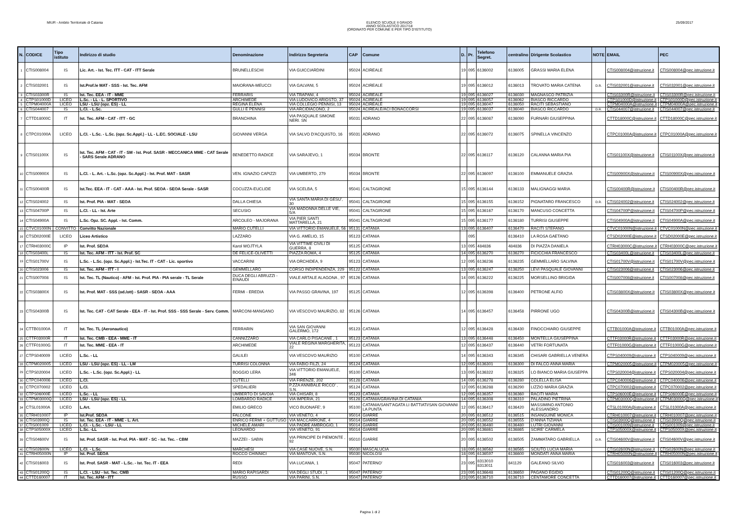MIUR - Ambito Territoriale di Catania
ELENCO SCUOLE II GRADO
ANNO SCOLASTICO 2017/18
(ORDINATO PER COMUNE E PER TIPO D'ISTITUTO)
25/09/2017
| N. | CODICE | Tipo istituto | Indirizzo di studio | Denominazione | Indirizzo Segreteria | CAP | Comune | D. | Pr. | Telefono Segret. | centralino | Dirigente Scolastico | NOTE | EMAIL | PEC |
| --- | --- | --- | --- | --- | --- | --- | --- | --- | --- | --- | --- | --- | --- | --- | --- |
| 1 | CTIS008004 | IS | Lic. Art. - Ist. Tec. ITT - CAT - ITT Serale | BRUNELLESCHI | VIA GUICCIARDINI | 95024 | ACIREALE | 19 | 095 | 6136002 | 6136005 | GRASSI MARIA ELENA | | CTIS008004@istruzione.it | CTIS008004@pec.istruzione.it |
| 2 | CTIS032001 | IS | Ist.Prof.le MAT - SSS - Ist. Tec. AFM | MAIORANA-MEUCCI | VIA GALVANI, 5 | 95024 | ACIREALE | 19 | 095 | 6136012 | 6136013 | TROVATO MARIA CATENA | D.R. | CTIS032001@istruzione.it | CTIS032001@pec.istruzione.it |
| 3 | CTIS03300R | IS | Ist. Tec. EEA - IT - MME | FERRARIS | VIA TRAPANI, 4 | 95024 | ACIREALE | 19 | 095 | 6136027 | 6136030 | MAGNASCO PATRIZIA | | CTIS03300R@istruzione.it | CTIS03300R@pec.istruzione.it |
| 4 | CTPS01000D | LICEO | L.Sc. - LL - L. SPORTIVO | ARCHIMEDE | VIA LUDOVICO ARIOSTO, 37 | 95024 | ACIREALE | 19 | 095 | 6136057 | 6136062 | BIASCO RICCARDO | | CTPS01000D@istruzione.it | CTPS01000D@pec.istruzione.it |
| 5 | CTPM04000A | LICEO | LSU - LSU (opz. ES) - LL | REGINA ELENA | VIA COLLEGIO PENNISI, 13 | 95024 | ACIREALE | 19 | 095 | 6136047 | 6136050 | RACITI SEBASTIANO | | CTPM04000A@istruzione.it | CTPM04000A@pec.istruzione.it |
| 6 | CTIS044007 | IS | L.Cl. - L.Sc. | GULLI E PENNISI | VIA ARCIDIACONO, 2 | 95024 | ACIREALE/ACI BONACCORSI | 19 | 095 | 6136037 | 6136040 | BIASCO RICCARDO | D.R. | CTIS044007@istruzione.it | CTIS044007@pec.istruzione.it |
| 7 | CTTD18000C | IT | Ist. Tec. AFM - CAT - ITT - GC | BRANCHINA | VIA PASQUALE SIMONE NERI. SN | 95031 | ADRANO | 22 | 095 | 6136087 | 6136090 | FURNARI GIUSEPPINA | | CTTD18000C@istruzione.it | CTTD18000C@pec.istruzione.it |
| 8 | CTPC01000A | LICEO | L.Cl. - L.Sc. - L.Sc. (opz. Sc.Appl.) - LL - L.EC. SOCIALE - LSU | GIOVANNI VERGA | VIA SALVO D'ACQUISTO, 16 | 95031 | ADRANO | 22 | 095 | 6136072 | 6136075 | SPINELLA VINCENZO | | CTPC01000A@istruzione.it | CTPC01000A@pec.istruzione.it |
| 9 | CTIS01100X | IS | Ist. Tec. AFM - CAT - IT - SM - Ist. Prof. SASR - MECCANICA MME - CAT Serale - SARS Serale ADRANO | BENEDETTO RADICE | VIA SARAJEVO, 1 | 95034 | BRONTE | 22 | 095 | 6136117 | 6136120 | CALANNA MARIA PIA | | CTIS01100X@istruzione.it | CTIS01100X@pec.istruzione.it |
| 10 | CTIS00900X | IS | L.Cl. - L. Art. - L.Sc. (opz. Sc.Appl.) - Ist. Prof. MAT - SASR | VEN. IGNAZIO CAPIZZI | VIA UMBERTO, 279 | 95034 | BRONTE | 22 | 095 | 6136097 | 6136100 | EMMANUELE GRAZIA | | CTIS00900X@istruzione.it | CTIS00900X@pec.istruzione.it |
| 11 | CTIS00400R | IS | Ist.Tec. EEA - IT - CAT - AAA - Ist. Prof. SEOA - SEOA Serale - SASR | COCUZZA-EUCLIDE | VIA SCELBA, 5 | 95041 | CALTAGIRONE | 15 | 095 | 6136144 | 6136133 | MALIGNAGGI MARIA | | CTIS00400R@istruzione.it | CTIS00400R@pec.istruzione.it |
| 12 | CTIS024002 | IS | Ist. Prof. PIA - MAT - SEOA | DALLA CHIESA | VIA SANTA MARIA DI GESU', 30 | 95041 | CALTAGIRONE | 15 | 095 | 6136155 | 6136152 | PIGNATARO FRANCESCO | D.R. | CTIS024002@istruzione.it | CTIS024002@pec.istruzione.it |
| 13 | CTIS04700P | IS | L.Cl. - LL - Ist. Arte | SECUSIO | VIA MADONNA DELLE VIE, 5/A | 95041 | CALTAGIRONE | 15 | 095 | 6136167 | 6136170 | MANCUSO CONCETTA | | CTIS04700P@istruzione.it | CTIS04700P@pec.istruzione.it |
| 14 | CTIS04900A | IS | L.Sc. Opz. SC. Appl. - Ist. Comm. | ARCOLEO - MAJORANA | VIA PIER SANTI MATTARELLA, 21 | 95041 | CALTAGIRONE | 15 | 095 | 6136177 | 6136180 | TURRISI GIUSEPPE | | CTIS04900A@istruzione.it | CTIS04900A@pec.istruzione.it |
| 15 | CTVC01000N | CONVITTO | Convitto Nazionale | MARIO CUTELLI | VIA VITTORIO EMANUELE, 56 | 95131 | CATANIA | 13 | 095 | 6136407 | 6136470 | RACITI STEFANO | | CTVC01000N@istruzione.it | CTVC01000N@pec.istruzione.it |
| 16 | CTSD02000E | LICEO | Liceo Artistico | LAZZARO | VIA G. AMELIO, 15 | 95123 | CATANIA | | 095 | | 6136410 | LA ROSA GAETANO | | CTSD02000E@istruzione.it | CTSD02000E@pec.istruzione.it |
| 17 | CTRH03000C | IP | Ist. Prof. SEOA | Karol WOJTYLA | VIA VITTIME CIVILI DI GUERRA, 8 | 95125 | CATANIA | 13 | 095 | 484836 | 484836 | DI PIAZZA DANIELA | | CTRH03000C@istruzione.it | CTRH03000C@pec.istruzione.it |
| 18 | CTIS03400L | IS | Ist. Tec. AFM - ITT - Ist. Prof. SC | DE FELICE-OLIVETTI | PIAZZA ROMA, 4 | 95125 | CATANIA | 14 | 095 | 6136270 | 6136270 | FICICCHIA FRANCESCO | | CTIS03400L@istruzione.it | CTIS03400L@pec.istruzione.it |
| 19 | CTIS01700V | IS | L.Sc. - L.Sc. (opz. Sc.Appl.) - Ist.Tec. IT - CAT - Lic. sportivo | VACCARINI | VIA ORCHIDEA, 9 | 95123 | CATANIA | 12 | 095 | 6136236 | 6136235 | GEMMELLARO SALVINA | | CTIS01700V@istruzione.it | CTIS01700V@pec.istruzione.it |
| 20 | CTIS023006 | IS | Ist. Tec. AFM - ITT - I | GEMMELLARO | CORSO INDIPENDENZA, 229 | 95122 | CATANIA | 13 | 095 | 6136247 | 6136250 | LEVI PASQUALE GIOVANNI | | CTIS023006@istruzione.it | CTIS023006@pec.istruzione.it |
| 21 | CTIS007008 | IS | Ist. Tec. TL (Nautico) - AFM - Ist. Prof. PIA - PIA serale - TL Serale | DUCA DEGLI ABRUZZI - EINAUDI | VIALE ARTALE ALAGONA , 97 | 95126 | CATANIA | 14 | 095 | 6136222 | 6136225 | MORSELLINO BRIGIDA | | CTIS007008@istruzione.it | CTIS007008@pec.istruzione.it |
| 22 | CTIS03800X | IS | Ist. Prof. MAT - SSS (od./ott) - SASR - SEOA - AAA | FERMI - EREDIA | VIA PASSO GRAVINA, 197 | 95125 | CATANIA | 12 | 095 | 6136398 | 6136400 | PETRONE ALFIO | | CTIS03800X@istruzione.it | CTIS03800X@pec.istruzione.it |
| 23 | CTIS04300B | IS | Ist. Tec. CAT - CAT Serale - EEA - IT - Ist. Prof. SSS - SSS Serale - Serv. Comm. | MARCONI-MANGANO | VIA VESCOVO MAURIZIO, 82 | 95126 | CATANIA | 14 | 095 | 6136457 | 6136458 | PIRRONE UGO | | CTIS04300B@istruzione.it | CTIS04300B@pec.istruzione.it |
| 24 | CTTB01000A | IT | Ist. Tec. TL (Aeronautico) | FERRARIN | VIA SAN GIOVANNI GALERMO, 172 | 95123 | CATANIA | 12 | 095 | 6136428 | 6136430 | FINOCCHIARO GIUSEPPE | | CTTB01000A@istruzione.it | CTTB01000A@pec.istruzione.it |
| 25 | CTTF03000R | IT | Ist. Tec. CMB - EEA - MME - IT | CANNIZZARO | VIA CARLO PISACANE , 1 | 95123 | CATANIA | 13 | 095 | 6136448 | 6136450 | MONTELLA GIUSEPPINA | | CTTF03000R@istruzione.it | CTTF03000R@pec.istruzione.it |
| 26 | CTTF01000G | IT | Ist. Tec. MME - EEA - IT | ARCHIMEDE | VIALE REGINA MARGHERITA, 22 | 95123 | CATANIA | 12 | 095 | 6136437 | 6136440 | VETRI FORTUNATA | | CTTF01000G@istruzione.it | CTTF01000G@pec.istruzione.it |
| 27 | CTPS040009 | LICEO | L.Sc. - LL | GALILEI | VIA VESCOVO MAURIZIO | 95100 | CATANIA | 14 | 095 | 6136343 | 6136345 | CHISARI GABRIELLA VENERA | | CTPS040009@istruzione.it | CTPS040009@pec.istruzione.it |
| 28 | CTPM020005 | LICEO | LSU - LSU (opz. ES) - LL - LM | TURRISI COLONNA | VIA FABIO FILZI, 24 | 95124 | CATANIA | 12 | 095 | 6136301 | 6136300 | DI FALCO ANNA MARIA | | CTPM020005@istruzione.it | CTPM020005@pec.istruzione.it |
| 29 | CTPS020004 | LICEO | L.Sc. - L.Sc. (opz. Sc.Appl.) - LL | BOGGIO LERA | VIA VITTORIO EMANUELE, 346 | 95100 | CATANIA | 13 | 095 | 6136322 | 6136325 | LO BIANCO MARIA GIUSEPPA | | CTPS020004@istruzione.it | CTPS020004@pec.istruzione.it |
| 30 | CTPC040006 | LICEO | L.Cl. | CUTELLI | VIA FIRENZE, 202 | 95128 | CATANIA | 14 | 095 | 6136278 | 6136280 | COLELLA ELISA | | CTPC040006@istruzione.it | CTPC040006@pec.istruzione.it |
| 31 | CTPC070002 | LICEO | L.Cl. | SPEDALIERI | P.ZZA ANNIBALE RICCO' , S.N. | 95124 | CATANIA | 12 | 095 | 6136288 | 6136290 | LIZZIO MARIA GRAZIA | | CTPC070002@istruzione.it | CTPC070002@pec.istruzione.it |
| 32 | CTPS06000E | LICEO | L.Sc. - LL | UMBERTO DI SAVOIA | VIA CHISARI, 8 | 95123 | CATANIA | 12 | 095 | 6136357 | 6136360 | RACITI MARIA | | CTPS06000E@istruzione.it | CTPS06000E@pec.istruzione.it |
| 33 | CTPM03000Q | LICEO | LSU - LSU (opz. ES) - LL | LOMBARDO RADICE | VIA IMPERIA, 21 | 95128 | CATANIA/GRAVINA DI CATANIA | 14 | 095 | 6136308 | 6136310 | PALADINO PIETRINA | | CTPM03000Q@istruzione.it | CTPM03000Q@pec.istruzione.it |
| 34 | CTSL01000A | LICEO | L.Art. | EMILIO GRECO | VICO BUONAFE', 9 | 95100 | CATANIA/SANT'AGATA LI BATTIATI/SAN GIOVANNI LA PUNTA | 12 | 095 | 6136417 | 6136420 | MASSIMINO ANTONIO ALESSANDRO | | CTSL01000A@istruzione.it | CTSL01000A@pec.istruzione.it |
| 35 | CTRH010007 | IP | Ist.Prof. SEOA | FALCONE | VIA VENETO, 4 | 95014 | GIARRE | 20 | 095 | 6136512 | 6136515 | INSANGUINE MONICA | | CTRH010007@istruzione.it | CTRH010007@pec.istruzione.it |
| 36 | CTIS03900Q | IS | Ist. Tec. EEA - IT - MME - L. Art. | ENRICO FERMI + GUTTUSO | VIA MACCARRONE, 4 | 95014 | GIARRE | 20 | 095 | 6136552 | 6136555 | D'ANNA TIZIANA | | CTIS03900Q@istruzione.it | CTIS03900Q@pec.istruzione.it |
| 37 | CTIS001009 | LICEO | L.Cl. - L.Sc. - LSU - LL | MICHELE AMARI | VIA PADRE AMBROGIO, 1 | 95014 | GIARRE | 20 | 095 | 6136480 | 6136480 | LUTRI GIOVANNI | | CTIS001009@istruzione.it | CTIS001009@pec.istruzione.it |
| 38 | CTPS05000X | LICEO | L.Sc. -LL | LEONARDO | VIA VENETO, 91 | 95014 | GIARRE | 20 | 095 | 6136861 | 6136865 | SCIRE' CARMELA | | CTPS05000X@istruzione.it | CTPS05000X@pec.istruzione.it |
| 39 | CTIS04600V | IS | Ist. Prof. SASR - Ist. Prof. PIA - MAT - SC - Ist. Tec. - CBM | MAZZEI - SABIN | VIA PRINCIPE DI PIEMONTE , 92 | 95010 | GIARRE | 20 | 095 | 6136502 | 6136505 | ZAMMATARO GABRIELLA | D.R. | CTIS04600V@istruzione.it | CTIS04600V@pec.istruzione.it |
| 40 | CTIS02600N | LICEO | L.Cl. - L.Sc. | MARCHESI | VIA CASE NUOVE, S.N. | 95030 | MASCALUCIA | 18 | 095 | 6136562 | 6136565 | SCIUTO LUCIA MARIA | | CTIS02600N@istruzione.it | CTIS02600N@pec.istruzione.it |
| 41 | CTRH05000N | IP | Ist. Prof. SEOA | ROCCO CHINNICI | VIA MANTOVA, S.N. | 95030 | NICOLOSI | 18 | 095 | 6136597 | 6136600 | MONDATI ANNA MARIA | | CTRH05000N@istruzione.it | CTRH05000N@pec.istruzione.it |
| 42 | CTIS016003 | IS | Ist. Prof. SASR - MAT - L.Sc. - Ist. Tec. IT - EEA | REDI | VIA LUCANIA, 1 | 95047 | PATERNO' | 23 | 095 | 8313010 8313011 | 841129 | GALEANO SILVIO | | CTIS016003@istruzione.it | CTIS016003@pec.istruzione.it |
| 43 | CTIS01200Q | IS | L.Cl. - LSU - Ist. Tec. CMB | MARIO RAPISARDI | VIA DEGLI STUDI , 1 | 95047 | PATERNO' | 23 | 095 | 6136648 | 6136650 | PAGANO EGIDIO | | CTIS01200Q@istruzione.it | CTIS01200Q@pec.istruzione.it |
| 44 | CTTD160007 | IT | Ist. Tec. AFM - ITT | RUSSO | VIA PARINI, S.N. | 95047 | PATERNO' | 23 | 095 | 6136710 | 6136710 | CENTAMORE CONCETTA | | CTTD160007@istruzione.it | CTTD160007@pec.istruzione.it |
Pagina 1 di 2